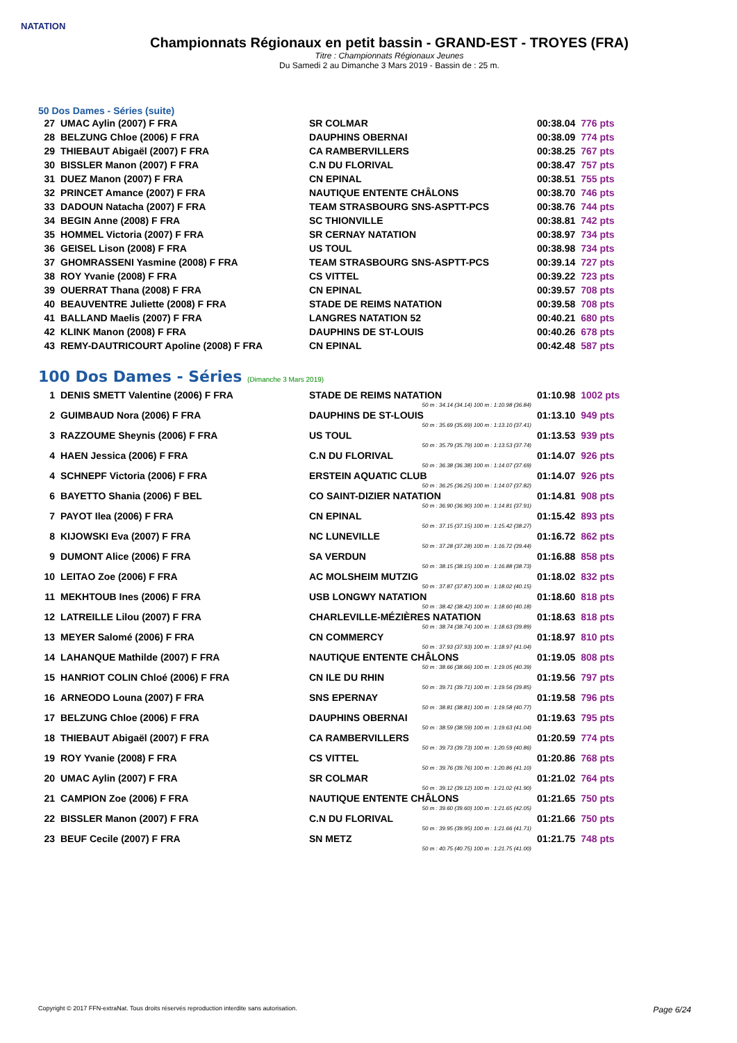NATATION
Championnats Régionaux en petit bassin - GRAND-EST - TROYES (FRA)
Titre : Championnats Régionaux Jeunes
Du Samedi 2 au Dimanche 3 Mars 2019 - Bassin de : 25 m.
50 Dos Dames - Séries (suite)
| 27 | UMAC Aylin (2007) F FRA | SR COLMAR | 00:38.04 | 776 pts |
| 28 | BELZUNG Chloe (2006) F FRA | DAUPHINS OBERNAI | 00:38.09 | 774 pts |
| 29 | THIEBAUT Abigaël (2007) F FRA | CA RAMBERVILLERS | 00:38.25 | 767 pts |
| 30 | BISSLER Manon (2007) F FRA | C.N DU FLORIVAL | 00:38.47 | 757 pts |
| 31 | DUEZ Manon (2007) F FRA | CN EPINAL | 00:38.51 | 755 pts |
| 32 | PRINCET Amance (2007) F FRA | NAUTIQUE ENTENTE CHÂLONS | 00:38.70 | 746 pts |
| 33 | DADOUN Natacha (2007) F FRA | TEAM STRASBOURG SNS-ASPTT-PCS | 00:38.76 | 744 pts |
| 34 | BEGIN Anne (2008) F FRA | SC THIONVILLE | 00:38.81 | 742 pts |
| 35 | HOMMEL Victoria (2007) F FRA | SR CERNAY NATATION | 00:38.97 | 734 pts |
| 36 | GEISEL Lison (2008) F FRA | US TOUL | 00:38.98 | 734 pts |
| 37 | GHOMRASSENI Yasmine (2008) F FRA | TEAM STRASBOURG SNS-ASPTT-PCS | 00:39.14 | 727 pts |
| 38 | ROY Yvanie (2008) F FRA | CS VITTEL | 00:39.22 | 723 pts |
| 39 | OUERRAT Thana (2008) F FRA | CN EPINAL | 00:39.57 | 708 pts |
| 40 | BEAUVENTRE Juliette (2008) F FRA | STADE DE REIMS NATATION | 00:39.58 | 708 pts |
| 41 | BALLAND Maelis (2007) F FRA | LANGRES NATATION 52 | 00:40.21 | 680 pts |
| 42 | KLINK Manon (2008) F FRA | DAUPHINS DE ST-LOUIS | 00:40.26 | 678 pts |
| 43 | REMY-DAUTRICOURT Apoline (2008) F FRA | CN EPINAL | 00:42.48 | 587 pts |
100 Dos Dames - Séries (Dimanche 3 Mars 2019)
| 1 | DENIS SMETT Valentine (2006) F FRA | STADE DE REIMS NATATION | 01:10.98 | 1002 pts |
| 50 m : 34.14 (34.14) 100 m : 1:10.98 (36.84) | | | | |
| 2 | GUIMBAUD Nora (2006) F FRA | DAUPHINS DE ST-LOUIS | 01:13.10 | 949 pts |
| 50 m : 35.69 (35.69) 100 m : 1:13.10 (37.41) | | | | |
| 3 | RAZZOUME Sheynis (2006) F FRA | US TOUL | 01:13.53 | 939 pts |
| 50 m : 35.79 (35.79) 100 m : 1:13.53 (37.74) | | | | |
| 4 | HAEN Jessica (2006) F FRA | C.N DU FLORIVAL | 01:14.07 | 926 pts |
| 50 m : 36.38 (36.38) 100 m : 1:14.07 (37.69) | | | | |
| 4 | SCHNEPF Victoria (2006) F FRA | ERSTEIN AQUATIC CLUB | 01:14.07 | 926 pts |
| 50 m : 36.25 (36.25) 100 m : 1:14.07 (37.82) | | | | |
| 6 | BAYETTO Shania (2006) F BEL | CO SAINT-DIZIER NATATION | 01:14.81 | 908 pts |
| 50 m : 36.90 (36.90) 100 m : 1:14.81 (37.91) | | | | |
| 7 | PAYOT Ilea (2006) F FRA | CN EPINAL | 01:15.42 | 893 pts |
| 50 m : 37.15 (37.15) 100 m : 1:15.42 (38.27) | | | | |
| 8 | KIJOWSKI Eva (2007) F FRA | NC LUNEVILLE | 01:16.72 | 862 pts |
| 50 m : 37.28 (37.28) 100 m : 1:16.72 (39.44) | | | | |
| 9 | DUMONT Alice (2006) F FRA | SA VERDUN | 01:16.88 | 858 pts |
| 50 m : 38.15 (38.15) 100 m : 1:16.88 (38.73) | | | | |
| 10 | LEITAO Zoe (2006) F FRA | AC MOLSHEIM MUTZIG | 01:18.02 | 832 pts |
| 50 m : 37.87 (37.87) 100 m : 1:18.02 (40.15) | | | | |
| 11 | MEKHTOUB Ines (2006) F FRA | USB LONGWY NATATION | 01:18.60 | 818 pts |
| 50 m : 38.42 (38.42) 100 m : 1:18.60 (40.18) | | | | |
| 12 | LATREILLE Lilou (2007) F FRA | CHARLEVILLE-MÉZIÈRES NATATION | 01:18.63 | 818 pts |
| 50 m : 38.74 (38.74) 100 m : 1:18.63 (39.89) | | | | |
| 13 | MEYER Salomé (2006) F FRA | CN COMMERCY | 01:18.97 | 810 pts |
| 50 m : 37.93 (37.93) 100 m : 1:18.97 (41.04) | | | | |
| 14 | LAHANQUE Mathilde (2007) F FRA | NAUTIQUE ENTENTE CHÂLONS | 01:19.05 | 808 pts |
| 50 m : 38.66 (38.66) 100 m : 1:19.05 (40.39) | | | | |
| 15 | HANRIOT COLIN Chloé (2006) F FRA | CN ILE DU RHIN | 01:19.56 | 797 pts |
| 50 m : 39.71 (39.71) 100 m : 1:19.56 (39.85) | | | | |
| 16 | ARNEODO Louna (2007) F FRA | SNS EPERNAY | 01:19.58 | 796 pts |
| 50 m : 38.81 (38.81) 100 m : 1:19.58 (40.77) | | | | |
| 17 | BELZUNG Chloe (2006) F FRA | DAUPHINS OBERNAI | 01:19.63 | 795 pts |
| 50 m : 38.59 (38.59) 100 m : 1:19.63 (41.04) | | | | |
| 18 | THIEBAUT Abigaël (2007) F FRA | CA RAMBERVILLERS | 01:20.59 | 774 pts |
| 50 m : 39.73 (39.73) 100 m : 1:20.59 (40.86) | | | | |
| 19 | ROY Yvanie (2008) F FRA | CS VITTEL | 01:20.86 | 768 pts |
| 50 m : 39.76 (39.76) 100 m : 1:20.86 (41.10) | | | | |
| 20 | UMAC Aylin (2007) F FRA | SR COLMAR | 01:21.02 | 764 pts |
| 50 m : 39.12 (39.12) 100 m : 1:21.02 (41.90) | | | | |
| 21 | CAMPION Zoe (2006) F FRA | NAUTIQUE ENTENTE CHÂLONS | 01:21.65 | 750 pts |
| 50 m : 39.60 (39.60) 100 m : 1:21.65 (42.05) | | | | |
| 22 | BISSLER Manon (2007) F FRA | C.N DU FLORIVAL | 01:21.66 | 750 pts |
| 50 m : 39.95 (39.95) 100 m : 1:21.66 (41.71) | | | | |
| 23 | BEUF Cecile (2007) F FRA | SN METZ | 01:21.75 | 748 pts |
| 50 m : 40.75 (40.75) 100 m : 1:21.75 (41.00) | | | | |
Copyright © 2017 FFN-extraNat. Tous droits réservés reproduction interdite sans autorisation. Page 6/24